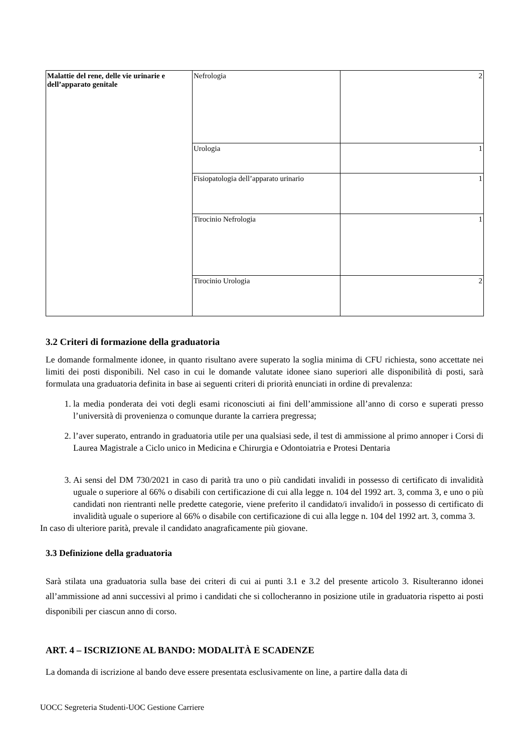| Malattie del rene, delle vie urinarie e dell’apparato genitale | Nefrologia | 2 |
| | Urologia | 1 |
| | Fisiopatologia dell’apparato urinario | 1 |
| | Tirocinio Nefrologia | 1 |
| | Tirocinio Urologia | 2 |
3.2 Criteri di formazione della graduatoria
Le domande formalmente idonee, in quanto risultano avere superato la soglia minima di CFU richiesta, sono accettate nei limiti dei posti disponibili. Nel caso in cui le domande valutate idonee siano superiori alle disponibilità di posti, sarà formulata una graduatoria definita in base ai seguenti criteri di priorità enunciati in ordine di prevalenza:
1. la media ponderata dei voti degli esami riconosciuti ai fini dell’ammissione all’anno di corso e superati presso l’università di provenienza o comunque durante la carriera pregressa;
2. l’aver superato, entrando in graduatoria utile per una qualsiasi sede, il test di ammissione al primo annoper i Corsi di Laurea Magistrale a Ciclo unico in Medicina e Chirurgia e Odontoiatria e Protesi Dentaria
3. Ai sensi del DM 730/2021 in caso di parità tra uno o più candidati invalidi in possesso di certificato di invalidità uguale o superiore al 66% o disabili con certificazione di cui alla legge n. 104 del 1992 art. 3, comma 3, e uno o più candidati non rientranti nelle predette categorie, viene preferito il candidato/i invalido/i in possesso di certificato di invalidità uguale o superiore al 66% o disabile con certificazione di cui alla legge n. 104 del 1992 art. 3, comma 3.
In caso di ulteriore parità, prevale il candidato anagraficamente più giovane.
3.3 Definizione della graduatoria
Sarà stilata una graduatoria sulla base dei criteri di cui ai punti 3.1 e 3.2 del presente articolo 3. Risulteranno idonei all’ammissione ad anni successivi al primo i candidati che si collocheranno in posizione utile in graduatoria rispetto ai posti disponibili per ciascun anno di corso.
ART. 4 – ISCRIZIONE AL BANDO: MODALITÀ E SCADENZE
La domanda di iscrizione al bando deve essere presentata esclusivamente on line, a partire dalla data di
UOCC Segreteria Studenti-UOC Gestione Carriere